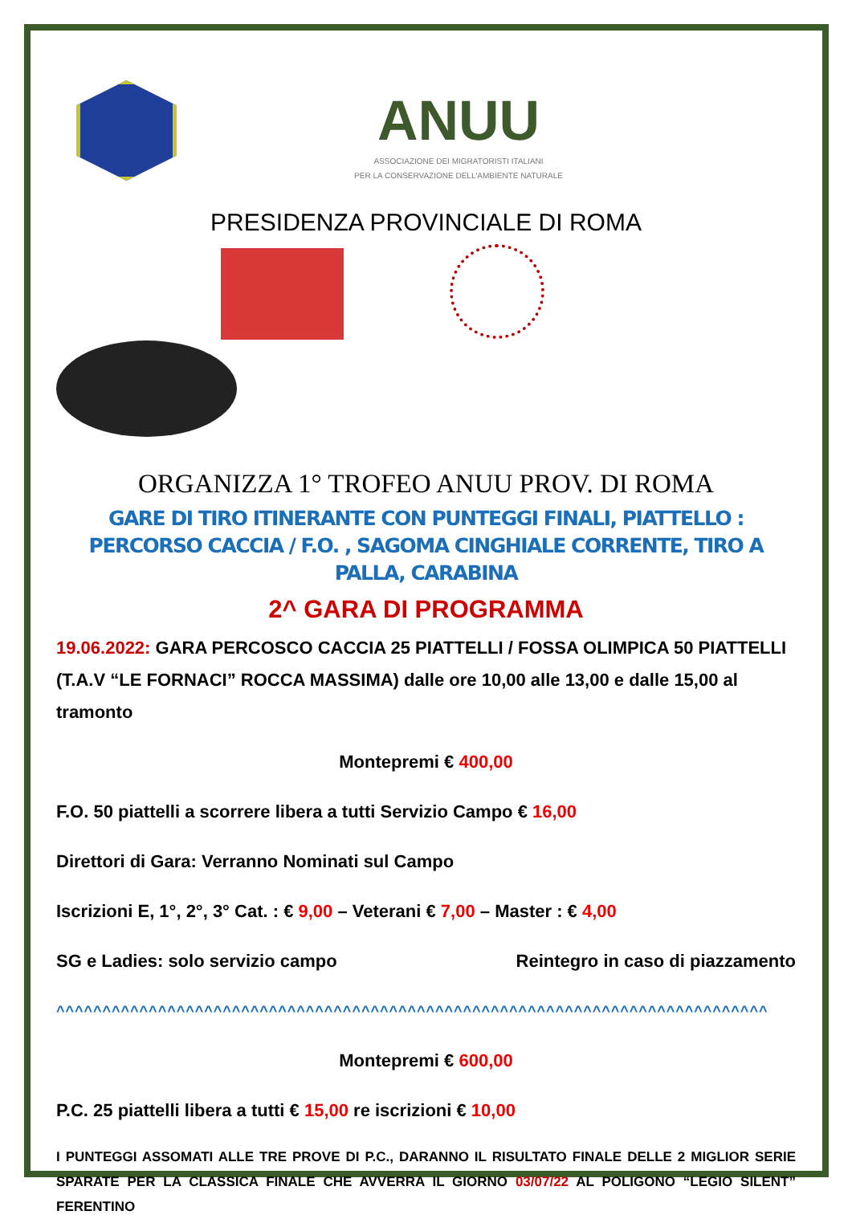ANUU
ASSOCIAZIONE DEI MIGRATORISTI ITALIANI
PER LA CONSERVAZIONE DELL'AMBIENTE NATURALE
PRESIDENZA PROVINCIALE DI ROMA
ORGANIZZA 1° TROFEO ANUU PROV. DI ROMA
GARE DI TIRO ITINERANTE CON PUNTEGGI FINALI, PIATTELLO : PERCORSO CACCIA / F.O. , SAGOMA CINGHIALE CORRENTE, TIRO A PALLA, CARABINA
2^ GARA DI PROGRAMMA
19.06.2022: GARA PERCOSCO CACCIA 25 PIATTELLI / FOSSA OLIMPICA 50 PIATTELLI (T.A.V “LE FORNACI” ROCCA MASSIMA) dalle ore 10,00 alle 13,00 e dalle 15,00 al tramonto
Montepremi € 400,00
F.O. 50 piattelli a scorrere libera a tutti Servizio Campo € 16,00
Direttori di Gara: Verranno Nominati sul Campo
Iscrizioni E, 1°, 2°, 3° Cat. : € 9,00 – Veterani € 7,00 – Master : € 4,00
SG e Ladies: solo servizio campo Reintegro in caso di piazzamento
^^^^^^^^^^^^^^^^^^^^^^^^^^^^^^^^^^^^^^^^^^^^^^^^^^^^^^^^^^^^^^^^^^^^^^^^^^^^^
Montepremi € 600,00
P.C. 25 piattelli libera a tutti € 15,00 re iscrizioni € 10,00
I PUNTEGGI ASSOMATI ALLE TRE PROVE DI P.C., DARANNO IL RISULTATO FINALE DELLE 2 MIGLIOR SERIE SPARATE PER LA CLASSICA FINALE CHE AVVERRA IL GIORNO 03/07/22 AL POLIGONO “LEGIO SILENT” FERENTINO